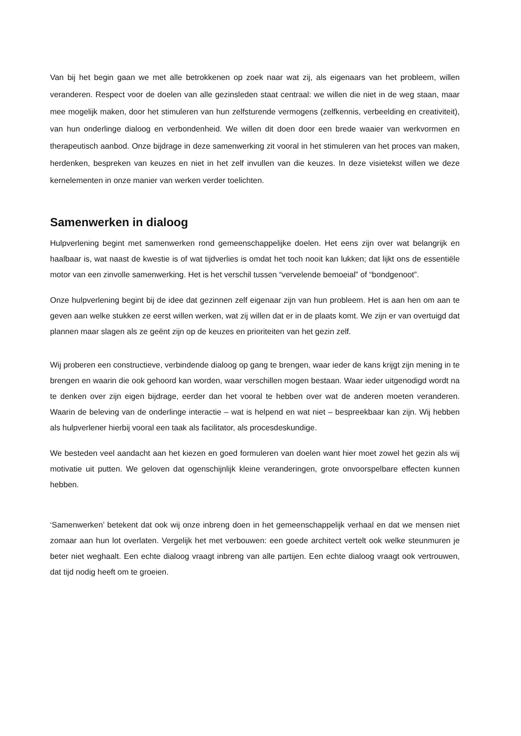Van bij het begin gaan we met alle betrokkenen op zoek naar wat zij, als eigenaars van het probleem, willen veranderen. Respect voor de doelen van alle gezinsleden staat centraal: we willen die niet in de weg staan, maar mee mogelijk maken, door het stimuleren van hun zelfsturende vermogens (zelfkennis, verbeelding en creativiteit), van hun onderlinge dialoog en verbondenheid. We willen dit doen door een brede waaier van werkvormen en therapeutisch aanbod. Onze bijdrage in deze samenwerking zit vooral in het stimuleren van het proces van maken, herdenken, bespreken van keuzes en niet in het zelf invullen van die keuzes. In deze visietekst willen we deze kernelementen in onze manier van werken verder toelichten.
Samenwerken in dialoog
Hulpverlening begint met samenwerken rond gemeenschappelijke doelen. Het eens zijn over wat belangrijk en haalbaar is, wat naast de kwestie is of wat tijdverlies is omdat het toch nooit kan lukken; dat lijkt ons de essentiële motor van een zinvolle samenwerking. Het is het verschil tussen “vervelende bemoeial” of “bondgenoot”.
Onze hulpverlening begint bij de idee dat gezinnen zelf eigenaar zijn van hun probleem. Het is aan hen om aan te geven aan welke stukken ze eerst willen werken, wat zij willen dat er in de plaats komt. We zijn er van overtuigd dat plannen maar slagen als ze geënt zijn op de keuzes en prioriteiten van het gezin zelf.
Wij proberen een constructieve, verbindende dialoog op gang te brengen, waar ieder de kans krijgt zijn mening in te brengen en waarin die ook gehoord kan worden, waar verschillen mogen bestaan. Waar ieder uitgenodigd wordt na te denken over zijn eigen bijdrage, eerder dan het vooral te hebben over wat de anderen moeten veranderen. Waarin de beleving van de onderlinge interactie – wat is helpend en wat niet – bespreekbaar kan zijn. Wij hebben als hulpverlener hierbij vooral een taak als facilitator, als procesdeskundige.
We besteden veel aandacht aan het kiezen en goed formuleren van doelen want hier moet zowel het gezin als wij motivatie uit putten. We geloven dat ogenschijnlijk kleine veranderingen, grote onvoorspelbare effecten kunnen hebben.
‘Samenwerken’ betekent dat ook wij onze inbreng doen in het gemeenschappelijk verhaal en dat we mensen niet zomaar aan hun lot overlaten. Vergelijk het met verbouwen: een goede architect vertelt ook welke steunmuren je beter niet weghaalt. Een echte dialoog vraagt inbreng van alle partijen. Een echte dialoog vraagt ook vertrouwen, dat tijd nodig heeft om te groeien.